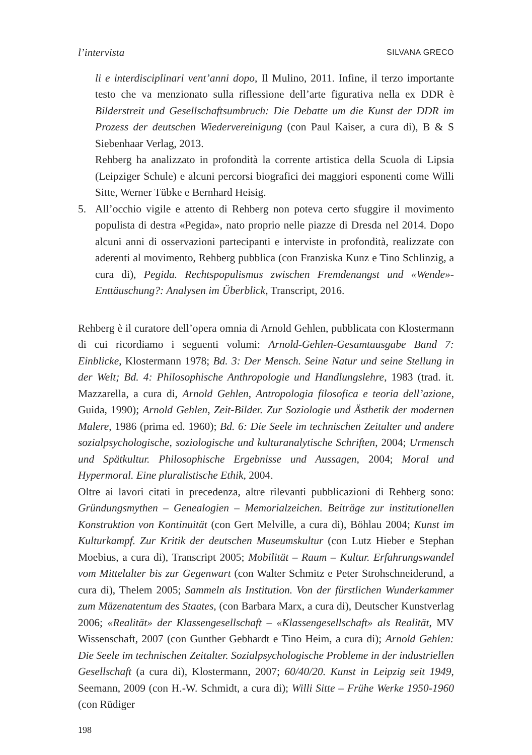l’intervista SILVANA GRECO
li e interdisciplinari vent’anni dopo, Il Mulino, 2011. Infine, il terzo importante testo che va menzionato sulla riflessione dell’arte figurativa nella ex DDR è Bilderstreit und Gesellschaftsumbruch: Die Debatte um die Kunst der DDR im Prozess der deutschen Wiedervereinigung (con Paul Kaiser, a cura di), B & S Siebenhaar Verlag, 2013.
Rehberg ha analizzato in profondità la corrente artistica della Scuola di Lipsia (Leipziger Schule) e alcuni percorsi biografici dei maggiori esponenti come Willi Sitte, Werner Tübke e Bernhard Heisig.
5. All’occhio vigile e attento di Rehberg non poteva certo sfuggire il movimento populista di destra «Pegida», nato proprio nelle piazze di Dresda nel 2014. Dopo alcuni anni di osservazioni partecipanti e interviste in profondità, realizzate con aderenti al movimento, Rehberg pubblica (con Franziska Kunz e Tino Schlinzig, a cura di), Pegida. Rechtspopulismus zwischen Fremdenangst und «Wende»-Enttäuschung?: Analysen im Überblick, Transcript, 2016.
Rehberg è il curatore dell’opera omnia di Arnold Gehlen, pubblicata con Klostermann di cui ricordiamo i seguenti volumi: Arnold-Gehlen-Gesamtausgabe Band 7: Einblicke, Klostermann 1978; Bd. 3: Der Mensch. Seine Natur und seine Stellung in der Welt; Bd. 4: Philosophische Anthropologie und Handlungslehre, 1983 (trad. it. Mazzarella, a cura di, Arnold Gehlen, Antropologia filosofica e teoria dell’azione, Guida, 1990); Arnold Gehlen, Zeit-Bilder. Zur Soziologie und Ästhetik der modernen Malere, 1986 (prima ed. 1960); Bd. 6: Die Seele im technischen Zeitalter und andere sozialpsychologische, soziologische und kulturanalytische Schriften, 2004; Urmensch und Spätkultur. Philosophische Ergebnisse und Aussagen, 2004; Moral und Hypermoral. Eine pluralistische Ethik, 2004.
Oltre ai lavori citati in precedenza, altre rilevanti pubblicazioni di Rehberg sono: Gründungsmythen – Genealogien – Memorialzeichen. Beiträge zur institutionellen Konstruktion von Kontinuität (con Gert Melville, a cura di), Böhlau 2004; Kunst im Kulturkampf. Zur Kritik der deutschen Museumskultur (con Lutz Hieber e Stephan Moebius, a cura di), Transcript 2005; Mobilität – Raum – Kultur. Erfahrungswandel vom Mittelalter bis zur Gegenwart (con Walter Schmitz e Peter Strohschneiderund, a cura di), Thelem 2005; Sammeln als Institution. Von der fürstlichen Wunderkammer zum Mäzenatentum des Staates, (con Barbara Marx, a cura di), Deutscher Kunstverlag 2006; «Realität» der Klassengesellschaft – «Klassengesellschaft» als Realität, MV Wissenschaft, 2007 (con Gunther Gebhardt e Tino Heim, a cura di); Arnold Gehlen: Die Seele im technischen Zeitalter. Sozialpsychologische Probleme in der industriellen Gesellschaft (a cura di), Klostermann, 2007; 60/40/20. Kunst in Leipzig seit 1949, Seemann, 2009 (con H.-W. Schmidt, a cura di); Willi Sitte – Frühe Werke 1950-1960 (con Rüdiger
198